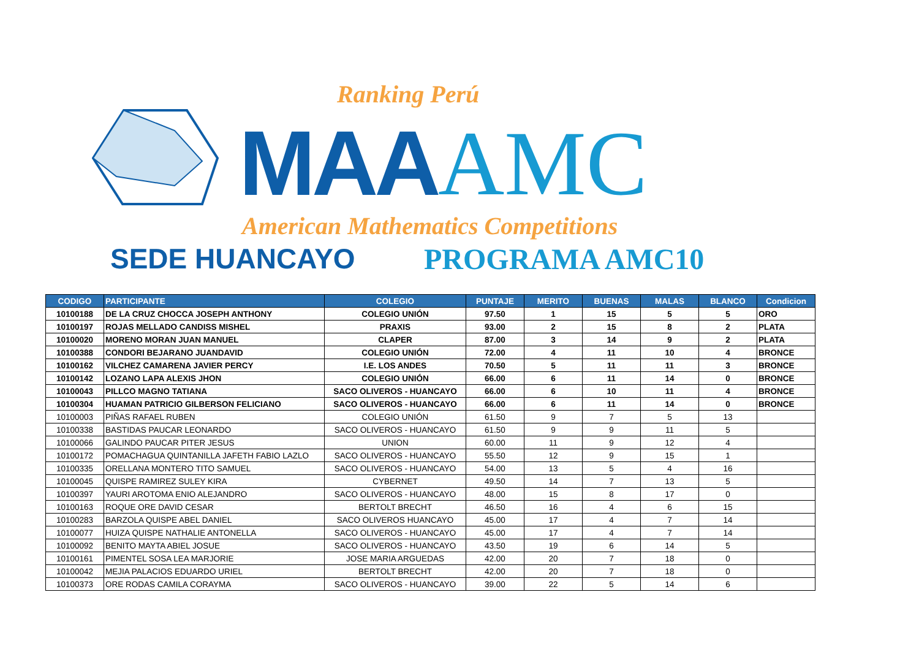Ranking Perú
MAA AMC
American Mathematics Competitions
SEDE HUANCAYO PROGRAMA AMC10
| CODIGO | PARTICIPANTE | COLEGIO | PUNTAJE | MERITO | BUENAS | MALAS | BLANCO | Condicion |
| --- | --- | --- | --- | --- | --- | --- | --- | --- |
| 10100188 | DE LA CRUZ CHOCCA JOSEPH ANTHONY | COLEGIO UNIÓN | 97.50 | 1 | 15 | 5 | 5 | ORO |
| 10100197 | ROJAS MELLADO CANDISS MISHEL | PRAXIS | 93.00 | 2 | 15 | 8 | 2 | PLATA |
| 10100020 | MORENO MORAN JUAN MANUEL | CLAPER | 87.00 | 3 | 14 | 9 | 2 | PLATA |
| 10100388 | CONDORI BEJARANO JUANDAVID | COLEGIO UNIÓN | 72.00 | 4 | 11 | 10 | 4 | BRONCE |
| 10100162 | VILCHEZ CAMARENA JAVIER PERCY | I.E. LOS ANDES | 70.50 | 5 | 11 | 11 | 3 | BRONCE |
| 10100142 | LOZANO LAPA ALEXIS JHON | COLEGIO UNIÓN | 66.00 | 6 | 11 | 14 | 0 | BRONCE |
| 10100043 | PILLCO MAGNO TATIANA | SACO OLIVEROS - HUANCAYO | 66.00 | 6 | 10 | 11 | 4 | BRONCE |
| 10100304 | HUAMAN PATRICIO GILBERSON FELICIANO | SACO OLIVEROS - HUANCAYO | 66.00 | 6 | 11 | 14 | 0 | BRONCE |
| 10100003 | PIÑAS RAFAEL RUBEN | COLEGIO UNIÓN | 61.50 | 9 | 7 | 5 | 13 | |
| 10100338 | BASTIDAS PAUCAR LEONARDO | SACO OLIVEROS - HUANCAYO | 61.50 | 9 | 9 | 11 | 5 | |
| 10100066 | GALINDO PAUCAR PITER JESUS | UNION | 60.00 | 11 | 9 | 12 | 4 | |
| 10100172 | POMACHAGUA QUINTANILLA JAFETH FABIO LAZLO | SACO OLIVEROS - HUANCAYO | 55.50 | 12 | 9 | 15 | 1 | |
| 10100335 | ORELLANA MONTERO TITO SAMUEL | SACO OLIVEROS - HUANCAYO | 54.00 | 13 | 5 | 4 | 16 | |
| 10100045 | QUISPE RAMIREZ SULEY KIRA | CYBERNET | 49.50 | 14 | 7 | 13 | 5 | |
| 10100397 | YAURI AROTOMA ENIO ALEJANDRO | SACO OLIVEROS - HUANCAYO | 48.00 | 15 | 8 | 17 | 0 | |
| 10100163 | ROQUE ORE DAVID CESAR | BERTOLT BRECHT | 46.50 | 16 | 4 | 6 | 15 | |
| 10100283 | BARZOLA QUISPE ABEL DANIEL | SACO OLIVEROS HUANCAYO | 45.00 | 17 | 4 | 7 | 14 | |
| 10100077 | HUIZA QUISPE NATHALIE ANTONELLA | SACO OLIVEROS - HUANCAYO | 45.00 | 17 | 4 | 7 | 14 | |
| 10100092 | BENITO MAYTA ABIEL JOSUE | SACO OLIVEROS - HUANCAYO | 43.50 | 19 | 6 | 14 | 5 | |
| 10100161 | PIMENTEL SOSA LEA MARJORIE | JOSE MARIA ARGUEDAS | 42.00 | 20 | 7 | 18 | 0 | |
| 10100042 | MEJIA PALACIOS EDUARDO URIEL | BERTOLT BRECHT | 42.00 | 20 | 7 | 18 | 0 | |
| 10100373 | ORE RODAS CAMILA CORAYMA | SACO OLIVEROS - HUANCAYO | 39.00 | 22 | 5 | 14 | 6 | |